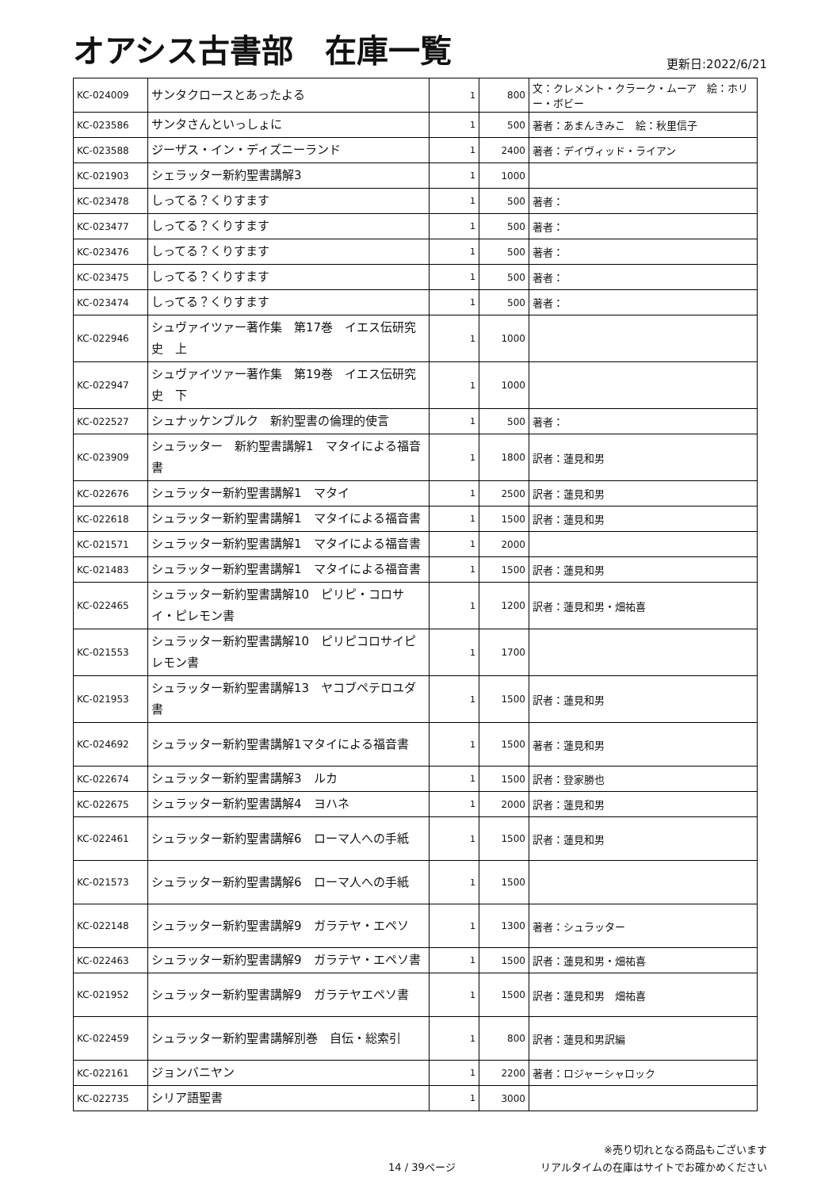オアシス古書部　在庫一覧
更新日:2022/6/21
| KC-024009 | サンタクロースとあったよる | 1 | 800 | 文：クレメント・クラーク・ムーア 絵：ホリー・ボビー |
| KC-023586 | サンタさんといっしょに | 1 | 500 | 著者：あまんきみこ 絵：秋里信子 |
| KC-023588 | ジーザス・イン・ディズニーランド | 1 | 2400 | 著者：デイヴィッド・ライアン |
| KC-021903 | シェラッター新約聖書講解3 | 1 | 1000 | |
| KC-023478 | しってる？くりすます | 1 | 500 | 著者： |
| KC-023477 | しってる？くりすます | 1 | 500 | 著者： |
| KC-023476 | しってる？くりすます | 1 | 500 | 著者： |
| KC-023475 | しってる？くりすます | 1 | 500 | 著者： |
| KC-023474 | しってる？くりすます | 1 | 500 | 著者： |
| KC-022946 | シュヴァイツァー著作集 第17巻 イエス伝研究史 上 | 1 | 1000 | |
| KC-022947 | シュヴァイツァー著作集 第19巻 イエス伝研究史 下 | 1 | 1000 | |
| KC-022527 | シュナッケンブルク 新約聖書の倫理的使言 | 1 | 500 | 著者： |
| KC-023909 | シュラッター 新約聖書講解1 マタイによる福音書 | 1 | 1800 | 訳者：蓮見和男 |
| KC-022676 | シュラッター新約聖書講解1 マタイ | 1 | 2500 | 訳者：蓮見和男 |
| KC-022618 | シュラッター新約聖書講解1 マタイによる福音書 | 1 | 1500 | 訳者：蓮見和男 |
| KC-021571 | シュラッター新約聖書講解1 マタイによる福音書 | 1 | 2000 | |
| KC-021483 | シュラッター新約聖書講解1 マタイによる福音書 | 1 | 1500 | 訳者：蓮見和男 |
| KC-022465 | シュラッター新約聖書講解10 ピリピ・コロサイ・ピレモン書 | 1 | 1200 | 訳者：蓮見和男・畑祐喜 |
| KC-021553 | シュラッター新約聖書講解10 ピリピコロサイピレモン書 | 1 | 1700 | |
| KC-021953 | シュラッター新約聖書講解13 ヤコブペテロユダ書 | 1 | 1500 | 訳者：蓮見和男 |
| KC-024692 | シュラッター新約聖書講解1マタイによる福音書 | 1 | 1500 | 著者：蓮見和男 |
| KC-022674 | シュラッター新約聖書講解3 ルカ | 1 | 1500 | 訳者：登家勝也 |
| KC-022675 | シュラッター新約聖書講解4 ヨハネ | 1 | 2000 | 訳者：蓮見和男 |
| KC-022461 | シュラッター新約聖書講解6 ローマ人への手紙 | 1 | 1500 | 訳者：蓮見和男 |
| KC-021573 | シュラッター新約聖書講解6 ローマ人への手紙 | 1 | 1500 | |
| KC-022148 | シュラッター新約聖書講解9 ガラテヤ・エペソ | 1 | 1300 | 著者：シュラッター |
| KC-022463 | シュラッター新約聖書講解9 ガラテヤ・エペソ書 | 1 | 1500 | 訳者：蓮見和男・畑祐喜 |
| KC-021952 | シュラッター新約聖書講解9 ガラテヤエペソ書 | 1 | 1500 | 訳者：蓮見和男 畑祐喜 |
| KC-022459 | シュラッター新約聖書講解別巻 自伝・総索引 | 1 | 800 | 訳者：蓮見和男訳編 |
| KC-022161 | ジョンバニヤン | 1 | 2200 | 著者：ロジャーシャロック |
| KC-022735 | シリア語聖書 | 1 | 3000 | |
14 / 39ページ
※売り切れとなる商品もございます
リアルタイムの在庫はサイトでお確かめください